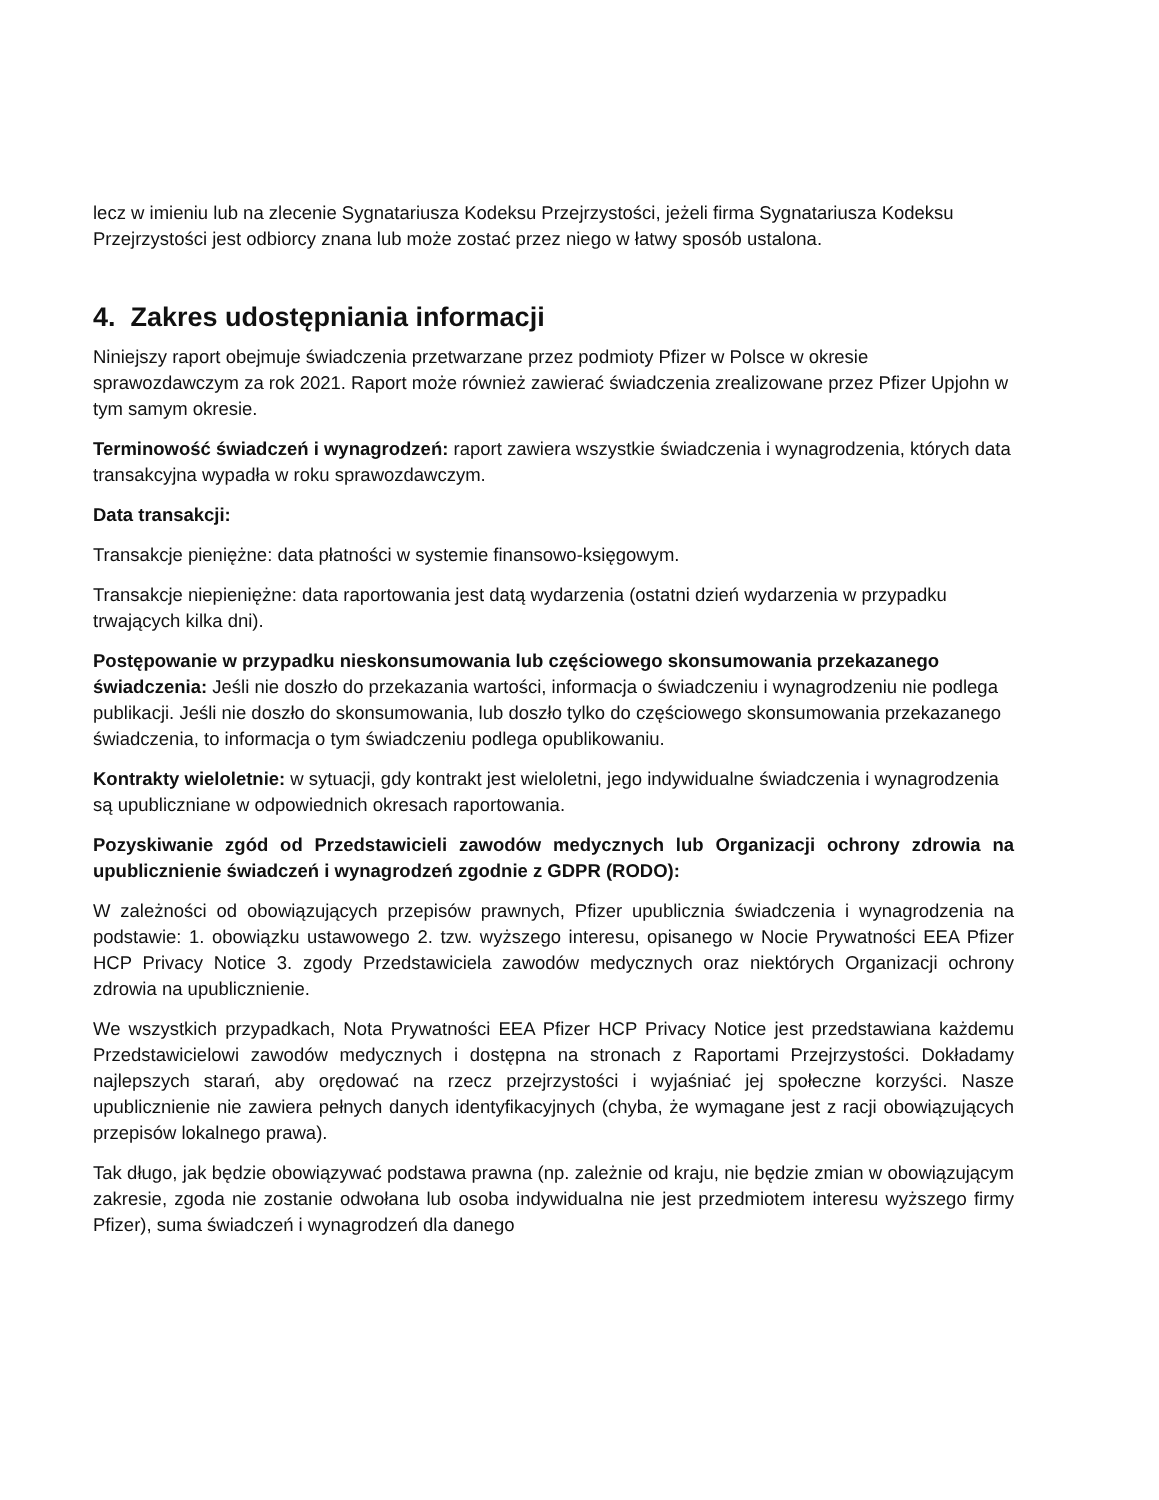lecz w imieniu lub na zlecenie Sygnatariusza Kodeksu Przejrzystości, jeżeli firma Sygnatariusza Kodeksu Przejrzystości jest odbiorcy znana lub może zostać przez niego w łatwy sposób ustalona.
4. Zakres udostępniania informacji
Niniejszy raport obejmuje świadczenia przetwarzane przez podmioty Pfizer w Polsce w okresie sprawozdawczym za rok 2021. Raport może również zawierać świadczenia zrealizowane przez Pfizer Upjohn w tym samym okresie.
Terminowość świadczeń i wynagrodzeń: raport zawiera wszystkie świadczenia i wynagrodzenia, których data transakcyjna wypadła w roku sprawozdawczym.
Data transakcji:
Transakcje pieniężne: data płatności w systemie finansowo-księgowym.
Transakcje niepieniężne: data raportowania jest datą wydarzenia (ostatni dzień wydarzenia w przypadku trwających kilka dni).
Postępowanie w przypadku nieskonsumowania lub częściowego skonsumowania przekazanego świadczenia: Jeśli nie doszło do przekazania wartości, informacja o świadczeniu i wynagrodzeniu nie podlega publikacji. Jeśli nie doszło do skonsumowania, lub doszło tylko do częściowego skonsumowania przekazanego świadczenia, to informacja o tym świadczeniu podlega opublikowaniu.
Kontrakty wieloletnie: w sytuacji, gdy kontrakt jest wieloletni, jego indywidualne świadczenia i wynagrodzenia są upubliczniane w odpowiednich okresach raportowania.
Pozyskiwanie zgód od Przedstawicieli zawodów medycznych lub Organizacji ochrony zdrowia na upublicznienie świadczeń i wynagrodzeń zgodnie z GDPR (RODO):
W zależności od obowiązujących przepisów prawnych, Pfizer upublicznia świadczenia i wynagrodzenia na podstawie: 1. obowiązku ustawowego 2. tzw. wyższego interesu, opisanego w Nocie Prywatności EEA Pfizer HCP Privacy Notice 3. zgody Przedstawiciela zawodów medycznych oraz niektórych Organizacji ochrony zdrowia na upublicznienie.
We wszystkich przypadkach, Nota Prywatności EEA Pfizer HCP Privacy Notice jest przedstawiana każdemu Przedstawicielowi zawodów medycznych i dostępna na stronach z Raportami Przejrzystości. Dokładamy najlepszych starań, aby orędować na rzecz przejrzystości i wyjaśniać jej społeczne korzyści. Nasze upublicznienie nie zawiera pełnych danych identyfikacyjnych (chyba, że wymagane jest z racji obowiązujących przepisów lokalnego prawa).
Tak długo, jak będzie obowiązywać podstawa prawna (np. zależnie od kraju, nie będzie zmian w obowiązującym zakresie, zgoda nie zostanie odwołana lub osoba indywidualna nie jest przedmiotem interesu wyższego firmy Pfizer), suma świadczeń i wynagrodzeń dla danego